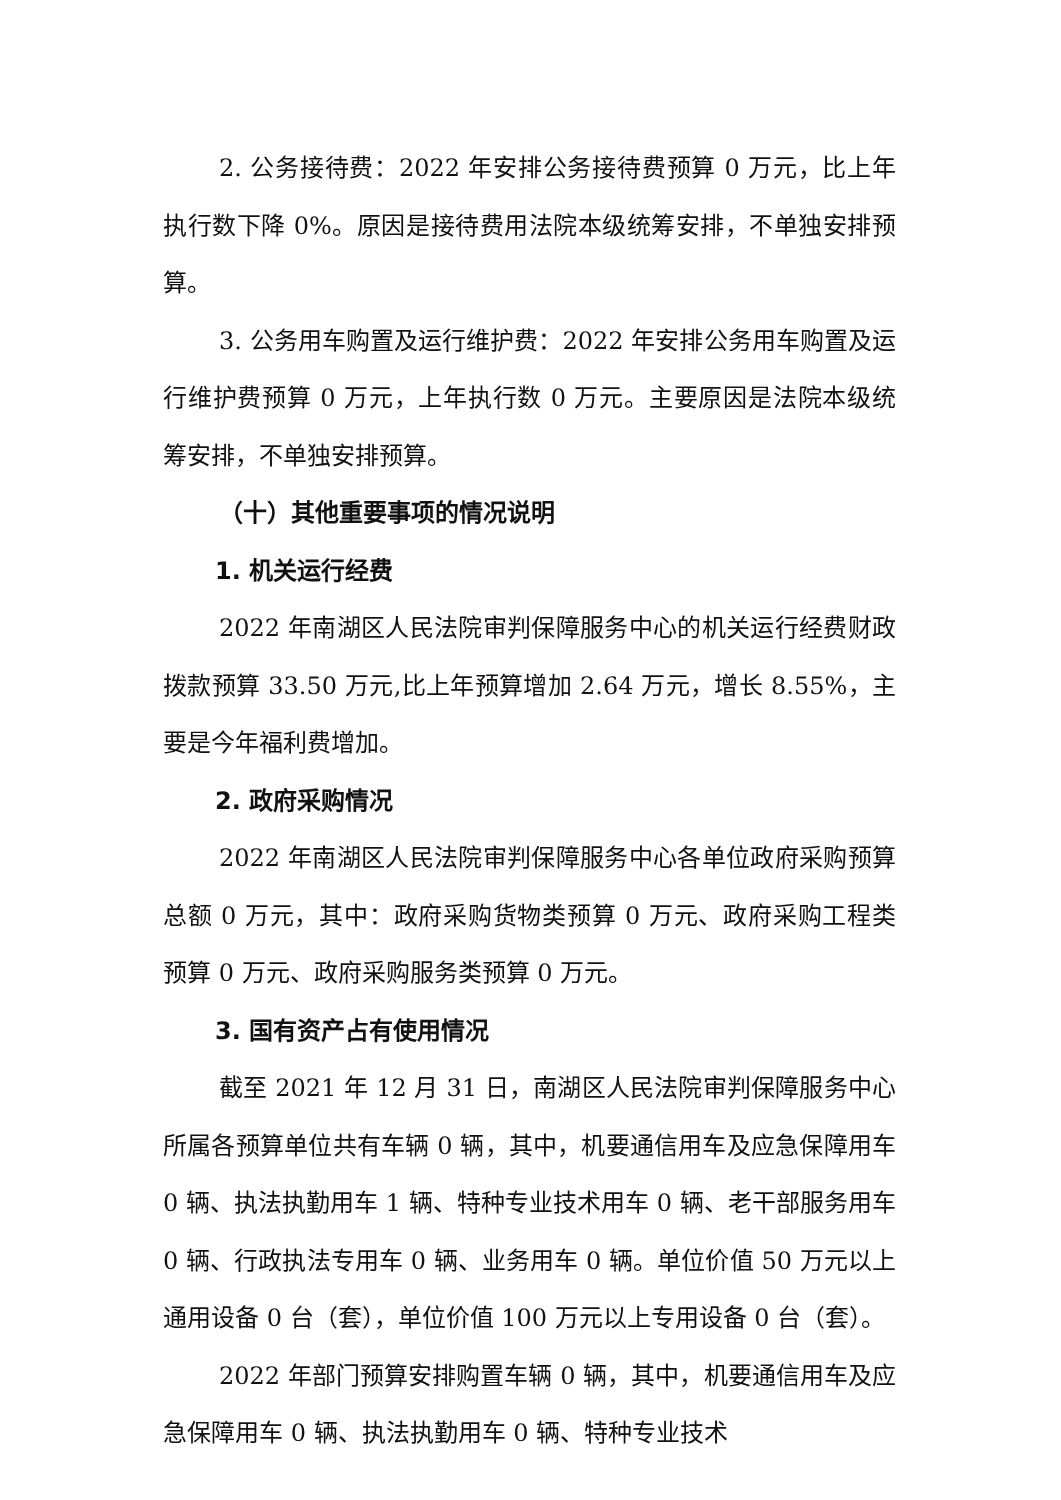2. 公务接待费：2022 年安排公务接待费预算 0 万元，比上年执行数下降 0%。原因是接待费用法院本级统筹安排，不单独安排预算。
3. 公务用车购置及运行维护费：2022 年安排公务用车购置及运行维护费预算 0 万元，上年执行数 0 万元。主要原因是法院本级统筹安排，不单独安排预算。
（十）其他重要事项的情况说明
1. 机关运行经费
2022 年南湖区人民法院审判保障服务中心的机关运行经费财政拨款预算 33.50 万元,比上年预算增加 2.64 万元，增长 8.55%，主要是今年福利费增加。
2. 政府采购情况
2022 年南湖区人民法院审判保障服务中心各单位政府采购预算总额 0 万元，其中：政府采购货物类预算 0 万元、政府采购工程类预算 0 万元、政府采购服务类预算 0 万元。
3. 国有资产占有使用情况
截至 2021 年 12 月 31 日，南湖区人民法院审判保障服务中心所属各预算单位共有车辆 0 辆，其中，机要通信用车及应急保障用车 0 辆、执法执勤用车 1 辆、特种专业技术用车 0 辆、老干部服务用车 0 辆、行政执法专用车 0 辆、业务用车 0 辆。单位价值 50 万元以上通用设备 0 台（套），单位价值 100 万元以上专用设备 0 台（套）。
2022 年部门预算安排购置车辆 0 辆，其中，机要通信用车及应急保障用车 0 辆、执法执勤用车 0 辆、特种专业技术